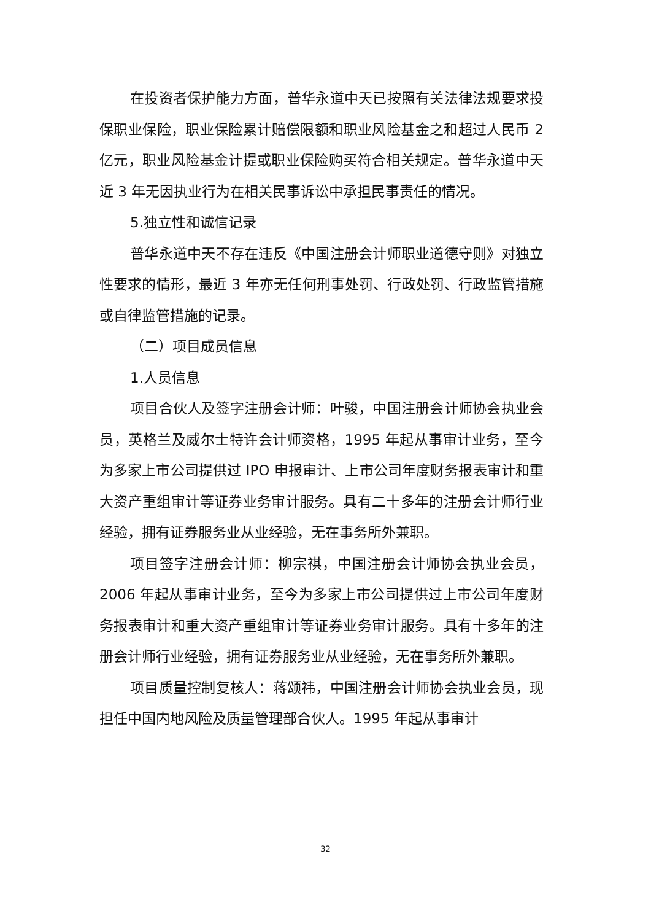在投资者保护能力方面，普华永道中天已按照有关法律法规要求投保职业保险，职业保险累计赔偿限额和职业风险基金之和超过人民币 2 亿元，职业风险基金计提或职业保险购买符合相关规定。普华永道中天近 3 年无因执业行为在相关民事诉讼中承担民事责任的情况。
5.独立性和诚信记录
普华永道中天不存在违反《中国注册会计师职业道德守则》对独立性要求的情形，最近 3 年亦无任何刑事处罚、行政处罚、行政监管措施或自律监管措施的记录。
（二）项目成员信息
1.人员信息
项目合伙人及签字注册会计师：叶骏，中国注册会计师协会执业会员，英格兰及威尔士特许会计师资格，1995 年起从事审计业务，至今为多家上市公司提供过 IPO 申报审计、上市公司年度财务报表审计和重大资产重组审计等证券业务审计服务。具有二十多年的注册会计师行业经验，拥有证券服务业从业经验，无在事务所外兼职。
项目签字注册会计师：柳宗祺，中国注册会计师协会执业会员，2006 年起从事审计业务，至今为多家上市公司提供过上市公司年度财务报表审计和重大资产重组审计等证券业务审计服务。具有十多年的注册会计师行业经验，拥有证券服务业从业经验，无在事务所外兼职。
项目质量控制复核人：蒋颂祎，中国注册会计师协会执业会员，现担任中国内地风险及质量管理部合伙人。1995 年起从事审计
32